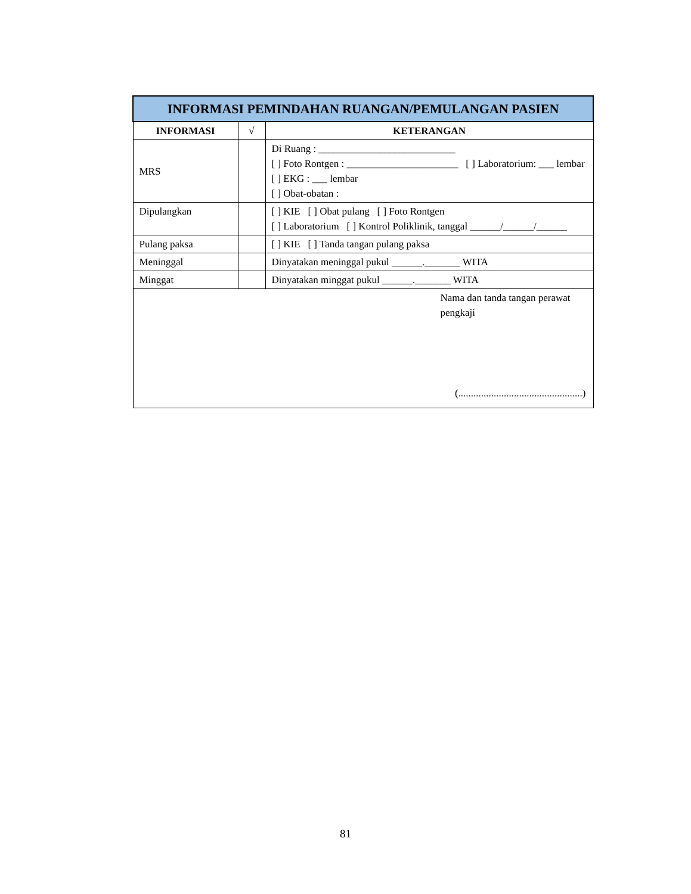| INFORMASI PEMINDAHAN RUANGAN/PEMULANGAN PASIEN | | |
| --- | --- | --- |
| INFORMASI | √ | KETERANGAN |
| MRS | | Di Ruang : ___________________________ [ ] Foto Rontgen : ______________________ [ ] Laboratorium: ___ lembar [ ] EKG : ___ lembar [ ] Obat-obatan : |
| Dipulangkan | | [ ] KIE [ ] Obat pulang [ ] Foto Rontgen [ ] Laboratorium [ ] Kontrol Poliklinik, tanggal ______/______/______ |
| Pulang paksa | | [ ] KIE [ ] Tanda tangan pulang paksa |
| Meninggal | | Dinyatakan meninggal pukul ______._______ WITA |
| Minggat | | Dinyatakan minggat pukul ______._______ WITA |
| Nama dan tanda tangan perawat pengkaji (.................................................) | | |
81